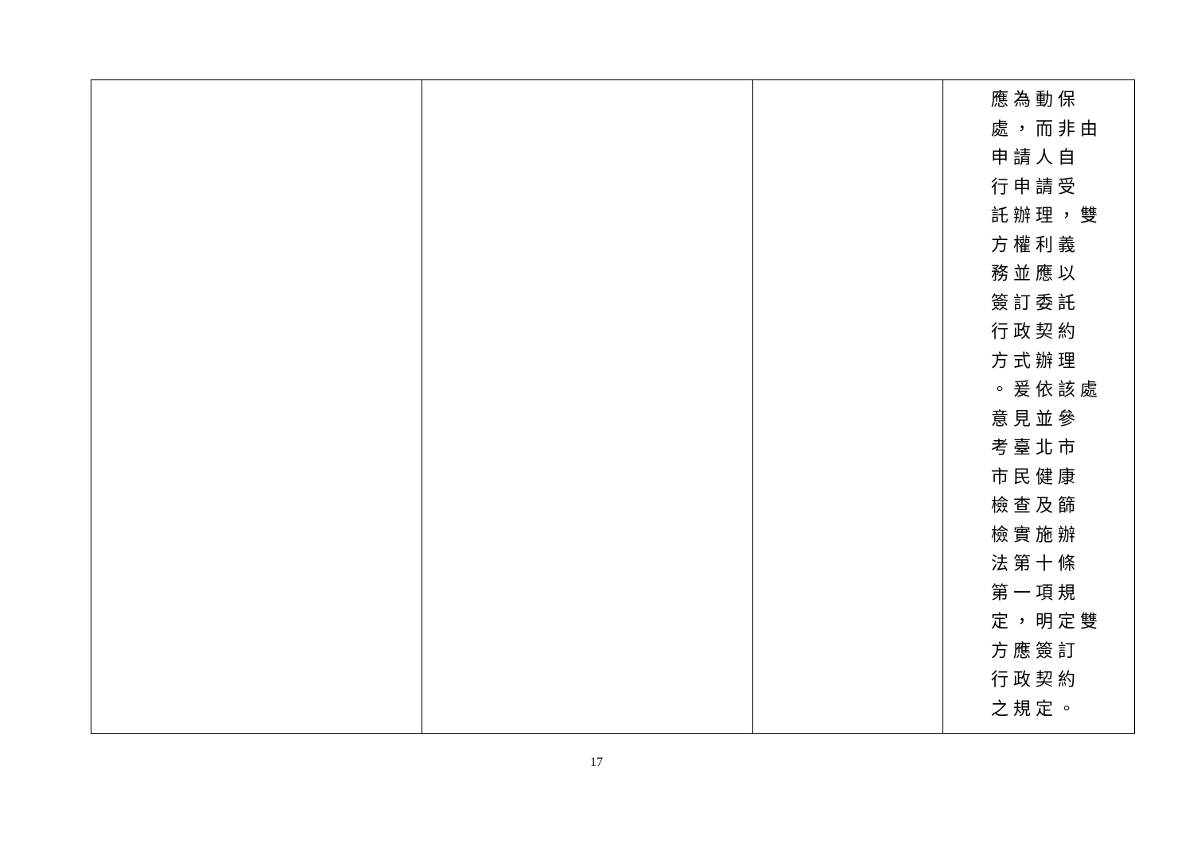| | | | 應為動保 處，而非由 申請人自 行申請受 託辦理，雙 方權利義 務並應以 簽訂委託 行政契約 方式辦理 。爰依該處 意見並參 考臺北市 市民健康 檢查及篩 檢實施辦 法第十條 第一項規 定，明定雙 方應簽訂 行政契約 之規定。 |
17